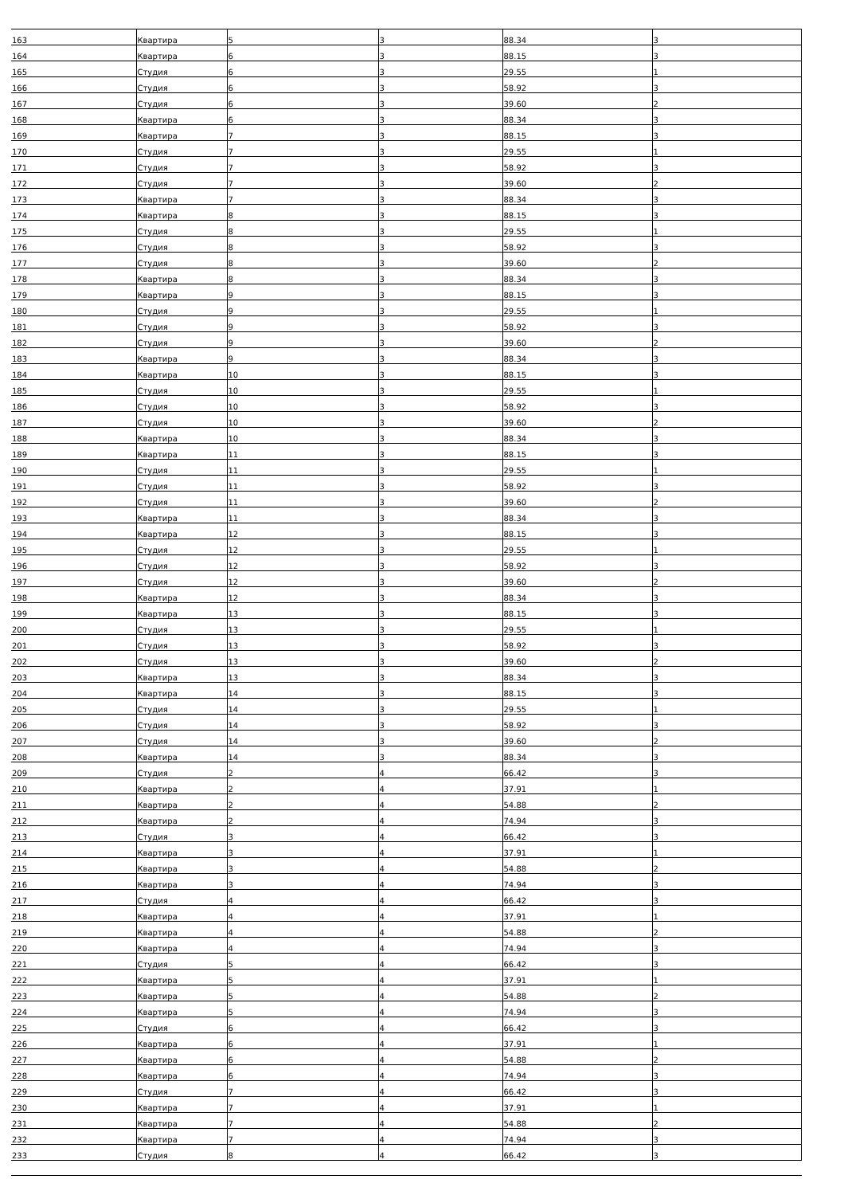| 163 | Квартира | 5 | 3 | 88.34 | 3 |
| 164 | Квартира | 6 | 3 | 88.15 | 3 |
| 165 | Студия | 6 | 3 | 29.55 | 1 |
| 166 | Студия | 6 | 3 | 58.92 | 3 |
| 167 | Студия | 6 | 3 | 39.60 | 2 |
| 168 | Квартира | 6 | 3 | 88.34 | 3 |
| 169 | Квартира | 7 | 3 | 88.15 | 3 |
| 170 | Студия | 7 | 3 | 29.55 | 1 |
| 171 | Студия | 7 | 3 | 58.92 | 3 |
| 172 | Студия | 7 | 3 | 39.60 | 2 |
| 173 | Квартира | 7 | 3 | 88.34 | 3 |
| 174 | Квартира | 8 | 3 | 88.15 | 3 |
| 175 | Студия | 8 | 3 | 29.55 | 1 |
| 176 | Студия | 8 | 3 | 58.92 | 3 |
| 177 | Студия | 8 | 3 | 39.60 | 2 |
| 178 | Квартира | 8 | 3 | 88.34 | 3 |
| 179 | Квартира | 9 | 3 | 88.15 | 3 |
| 180 | Студия | 9 | 3 | 29.55 | 1 |
| 181 | Студия | 9 | 3 | 58.92 | 3 |
| 182 | Студия | 9 | 3 | 39.60 | 2 |
| 183 | Квартира | 9 | 3 | 88.34 | 3 |
| 184 | Квартира | 10 | 3 | 88.15 | 3 |
| 185 | Студия | 10 | 3 | 29.55 | 1 |
| 186 | Студия | 10 | 3 | 58.92 | 3 |
| 187 | Студия | 10 | 3 | 39.60 | 2 |
| 188 | Квартира | 10 | 3 | 88.34 | 3 |
| 189 | Квартира | 11 | 3 | 88.15 | 3 |
| 190 | Студия | 11 | 3 | 29.55 | 1 |
| 191 | Студия | 11 | 3 | 58.92 | 3 |
| 192 | Студия | 11 | 3 | 39.60 | 2 |
| 193 | Квартира | 11 | 3 | 88.34 | 3 |
| 194 | Квартира | 12 | 3 | 88.15 | 3 |
| 195 | Студия | 12 | 3 | 29.55 | 1 |
| 196 | Студия | 12 | 3 | 58.92 | 3 |
| 197 | Студия | 12 | 3 | 39.60 | 2 |
| 198 | Квартира | 12 | 3 | 88.34 | 3 |
| 199 | Квартира | 13 | 3 | 88.15 | 3 |
| 200 | Студия | 13 | 3 | 29.55 | 1 |
| 201 | Студия | 13 | 3 | 58.92 | 3 |
| 202 | Студия | 13 | 3 | 39.60 | 2 |
| 203 | Квартира | 13 | 3 | 88.34 | 3 |
| 204 | Квартира | 14 | 3 | 88.15 | 3 |
| 205 | Студия | 14 | 3 | 29.55 | 1 |
| 206 | Студия | 14 | 3 | 58.92 | 3 |
| 207 | Студия | 14 | 3 | 39.60 | 2 |
| 208 | Квартира | 14 | 3 | 88.34 | 3 |
| 209 | Студия | 2 | 4 | 66.42 | 3 |
| 210 | Квартира | 2 | 4 | 37.91 | 1 |
| 211 | Квартира | 2 | 4 | 54.88 | 2 |
| 212 | Квартира | 2 | 4 | 74.94 | 3 |
| 213 | Студия | 3 | 4 | 66.42 | 3 |
| 214 | Квартира | 3 | 4 | 37.91 | 1 |
| 215 | Квартира | 3 | 4 | 54.88 | 2 |
| 216 | Квартира | 3 | 4 | 74.94 | 3 |
| 217 | Студия | 4 | 4 | 66.42 | 3 |
| 218 | Квартира | 4 | 4 | 37.91 | 1 |
| 219 | Квартира | 4 | 4 | 54.88 | 2 |
| 220 | Квартира | 4 | 4 | 74.94 | 3 |
| 221 | Студия | 5 | 4 | 66.42 | 3 |
| 222 | Квартира | 5 | 4 | 37.91 | 1 |
| 223 | Квартира | 5 | 4 | 54.88 | 2 |
| 224 | Квартира | 5 | 4 | 74.94 | 3 |
| 225 | Студия | 6 | 4 | 66.42 | 3 |
| 226 | Квартира | 6 | 4 | 37.91 | 1 |
| 227 | Квартира | 6 | 4 | 54.88 | 2 |
| 228 | Квартира | 6 | 4 | 74.94 | 3 |
| 229 | Студия | 7 | 4 | 66.42 | 3 |
| 230 | Квартира | 7 | 4 | 37.91 | 1 |
| 231 | Квартира | 7 | 4 | 54.88 | 2 |
| 232 | Квартира | 7 | 4 | 74.94 | 3 |
| 233 | Студия | 8 | 4 | 66.42 | 3 |